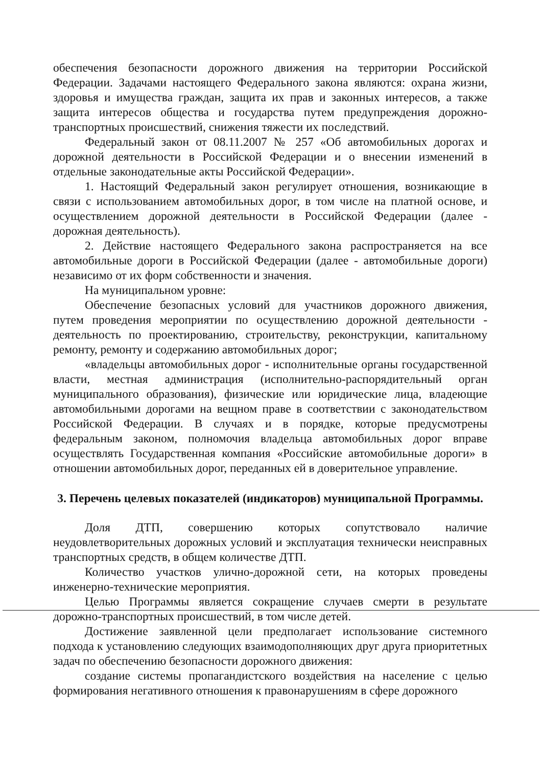обеспечения безопасности дорожного движения на территории Российской Федерации. Задачами настоящего Федерального закона являются: охрана жизни, здоровья и имущества граждан, защита их прав и законных интересов, а также защита интересов общества и государства путем предупреждения дорожно-транспортных происшествий, снижения тяжести их последствий.
Федеральный закон от 08.11.2007 № 257 «Об автомобильных дорогах и дорожной деятельности в Российской Федерации и о внесении изменений в отдельные законодательные акты Российской Федерации».
1. Настоящий Федеральный закон регулирует отношения, возникающие в связи с использованием автомобильных дорог, в том числе на платной основе, и осуществлением дорожной деятельности в Российской Федерации (далее - дорожная деятельность).
2. Действие настоящего Федерального закона распространяется на все автомобильные дороги в Российской Федерации (далее - автомобильные дороги) независимо от их форм собственности и значения.
На муниципальном уровне:
Обеспечение безопасных условий для участников дорожного движения, путем проведения мероприятии по осуществлению дорожной деятельности - деятельность по проектированию, строительству, реконструкции, капитальному ремонту, ремонту и содержанию автомобильных дорог;
«владельцы автомобильных дорог - исполнительные органы государственной власти, местная администрация (исполнительно-распорядительный орган муниципального образования), физические или юридические лица, владеющие автомобильными дорогами на вещном праве в соответствии с законодательством Российской Федерации. В случаях и в порядке, которые предусмотрены федеральным законом, полномочия владельца автомобильных дорог вправе осуществлять Государственная компания «Российские автомобильные дороги» в отношении автомобильных дорог, переданных ей в доверительное управление.
3. Перечень целевых показателей (индикаторов) муниципальной Программы.
Доля ДТП, совершению которых сопутствовало наличие неудовлетворительных дорожных условий и эксплуатация технически неисправных транспортных средств, в общем количестве ДТП.
Количество участков улично-дорожной сети, на которых проведены инженерно-технические мероприятия.
Целью Программы является сокращение случаев смерти в результате дорожно-транспортных происшествий, в том числе детей.
Достижение заявленной цели предполагает использование системного подхода к установлению следующих взаимодополняющих друг друга приоритетных задач по обеспечению безопасности дорожного движения:
создание системы пропагандистского воздействия на население с целью формирования негативного отношения к правонарушениям в сфере дорожного